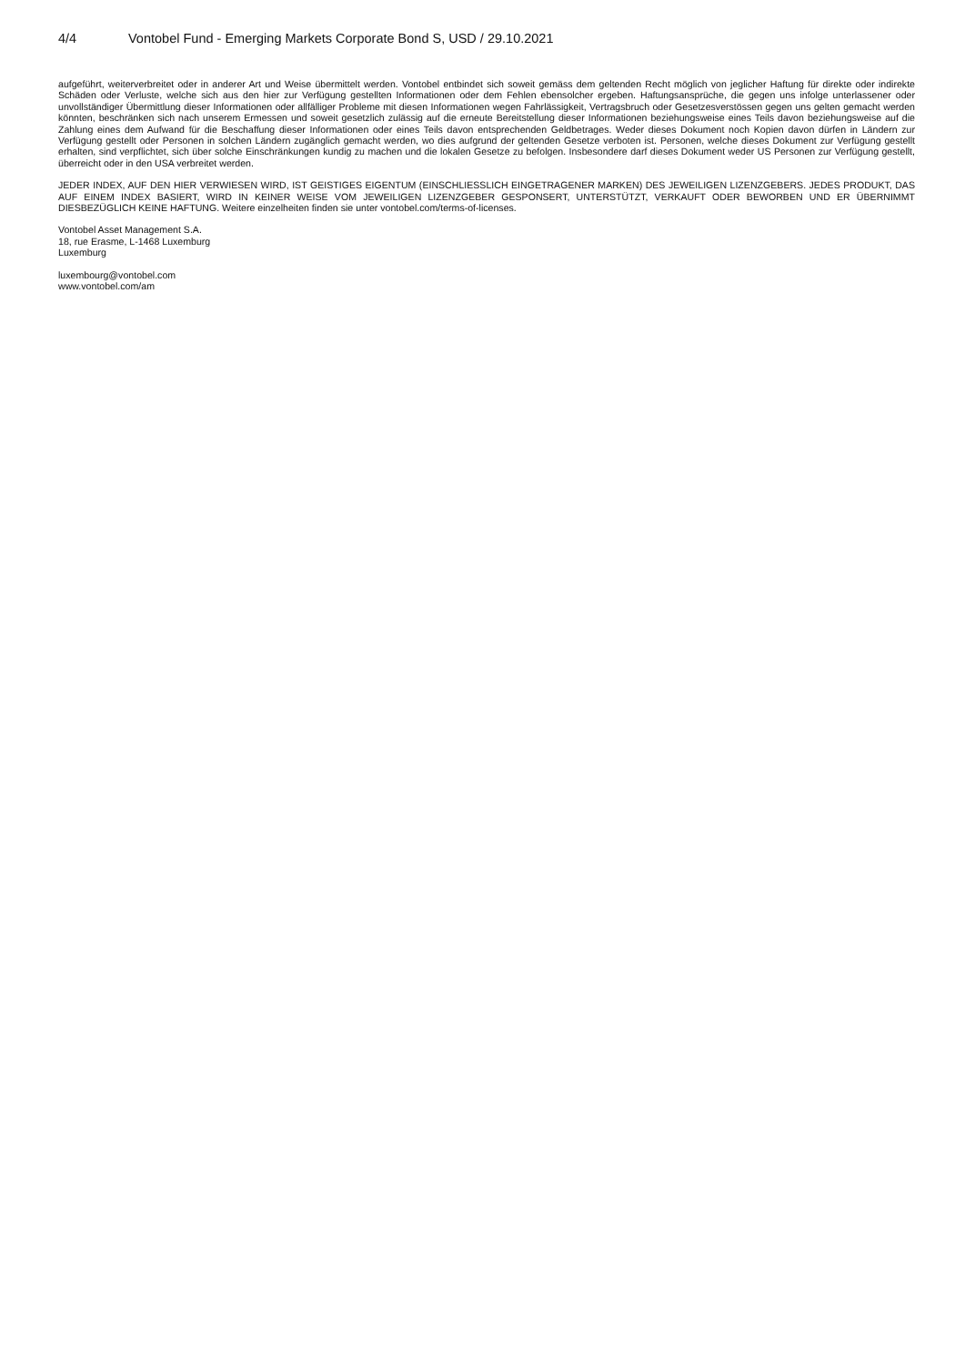4/4 Vontobel Fund - Emerging Markets Corporate Bond S, USD / 29.10.2021
aufgeführt, weiterverbreitet oder in anderer Art und Weise übermittelt werden. Vontobel entbindet sich soweit gemäss dem geltenden Recht möglich von jeglicher Haftung für direkte oder indirekte Schäden oder Verluste, welche sich aus den hier zur Verfügung gestellten Informationen oder dem Fehlen ebensolcher ergeben. Haftungsansprüche, die gegen uns infolge unterlassener oder unvollständiger Übermittlung dieser Informationen oder allfälliger Probleme mit diesen Informationen wegen Fahrlässigkeit, Vertragsbruch oder Gesetzesverstössen gegen uns gelten gemacht werden könnten, beschränken sich nach unserem Ermessen und soweit gesetzlich zulässig auf die erneute Bereitstellung dieser Informationen beziehungsweise eines Teils davon beziehungsweise auf die Zahlung eines dem Aufwand für die Beschaffung dieser Informationen oder eines Teils davon entsprechenden Geldbetrages. Weder dieses Dokument noch Kopien davon dürfen in Ländern zur Verfügung gestellt oder Personen in solchen Ländern zugänglich gemacht werden, wo dies aufgrund der geltenden Gesetze verboten ist. Personen, welche dieses Dokument zur Verfügung gestellt erhalten, sind verpflichtet, sich über solche Einschränkungen kundig zu machen und die lokalen Gesetze zu befolgen. Insbesondere darf dieses Dokument weder US Personen zur Verfügung gestellt, überreicht oder in den USA verbreitet werden.
JEDER INDEX, AUF DEN HIER VERWIESEN WIRD, IST GEISTIGES EIGENTUM (EINSCHLIESSLICH EINGETRAGENER MARKEN) DES JEWEILIGEN LIZENZGEBERS. JEDES PRODUKT, DAS AUF EINEM INDEX BASIERT, WIRD IN KEINER WEISE VOM JEWEILIGEN LIZENZGEBER GESPONSERT, UNTERSTÜTZT, VERKAUFT ODER BEWORBEN UND ER ÜBERNIMMT DIESBEZÜGLICH KEINE HAFTUNG. Weitere einzelheiten finden sie unter vontobel.com/terms-of-licenses.
Vontobel Asset Management S.A.
18, rue Erasme, L-1468 Luxemburg
Luxemburg
luxembourg@vontobel.com
www.vontobel.com/am